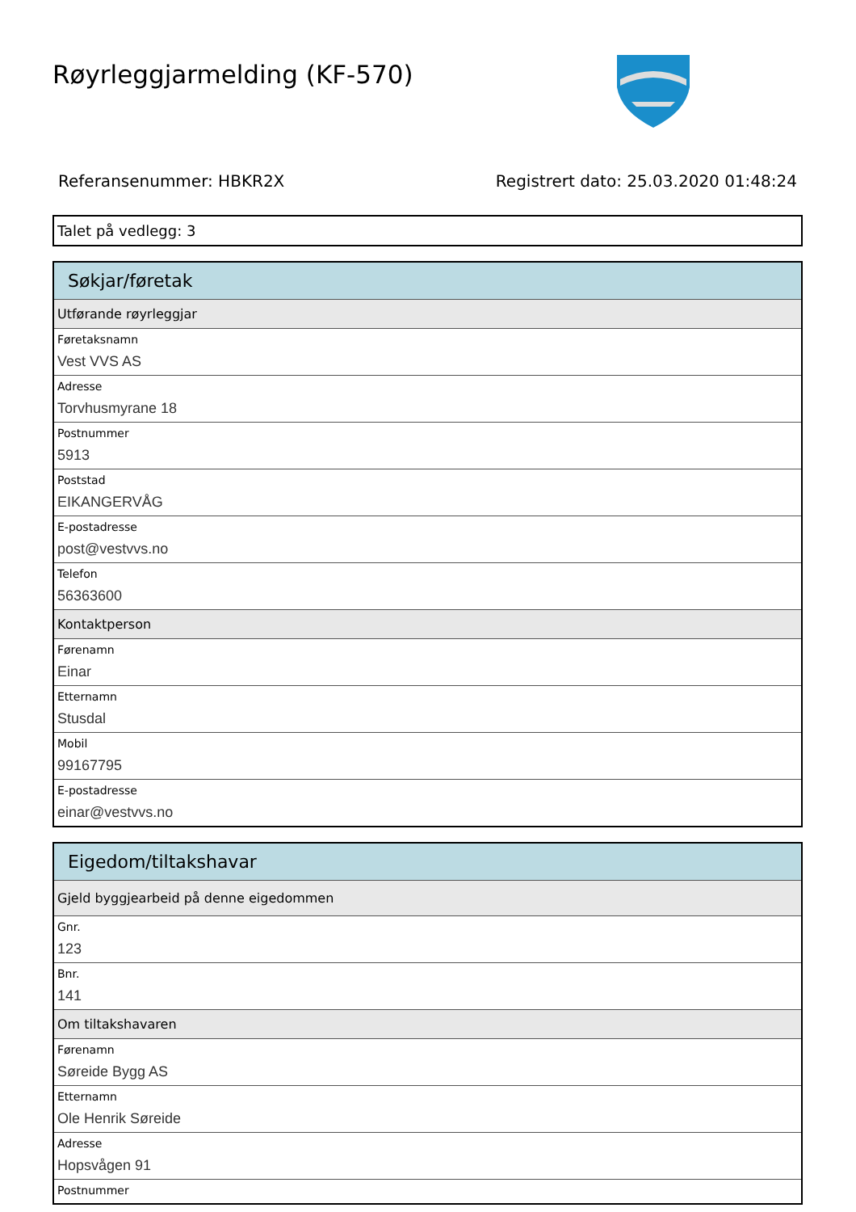Røyrleggjarmelding (KF-570)
Referansenummer: HBKR2X Registrert dato: 25.03.2020 01:48:24
Talet på vedlegg: 3
Søkjar/føretak
Utførande røyrleggjar
Føretaksnamn
Vest VVS AS
Adresse
Torvhusmyrane 18
Postnummer
5913
Poststad
EIKANGERVÅG
E-postadresse
post@vestvvs.no
Telefon
56363600
Kontaktperson
Førenamn
Einar
Etternamn
Stusdal
Mobil
99167795
E-postadresse
einar@vestvvs.no
Eigedom/tiltakshavar
Gjeld byggjearbeid på denne eigedommen
Gnr.
123
Bnr.
141
Om tiltakshavaren
Førenamn
Søreide Bygg AS
Etternamn
Ole Henrik Søreide
Adresse
Hopsvågen 91
Postnummer